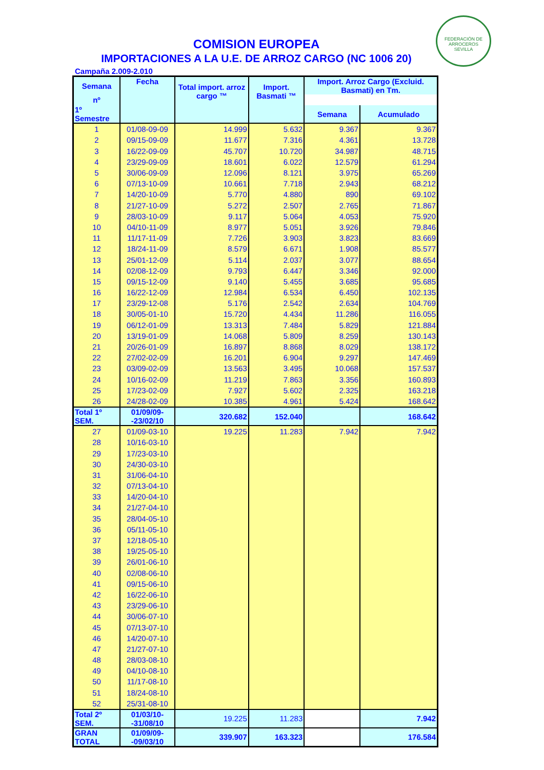FEDERACIÓN DE ARROCEROS
SEVILLA
COMISION EUROPEA
IMPORTACIONES A LA U.E. DE ARROZ CARGO (NC 1006 20)
Campaña 2.009-2.010
| Semana | Fecha | Total import. arroz cargo ™ | Import. Basmati ™ | Import. Arroz Cargo (Excluid. Basmati) en Tm. | |
| --- | --- | --- | --- | --- | --- |
| nº | | | | | |
| 1º Semestre | | | | Semana | Acumulado |
| 1 | 01/08-09-09 | 14.999 | 5.632 | 9.367 | 9.367 |
| 2 | 09/15-09-09 | 11.677 | 7.316 | 4.361 | 13.728 |
| 3 | 16/22-09-09 | 45.707 | 10.720 | 34.987 | 48.715 |
| 4 | 23/29-09-09 | 18.601 | 6.022 | 12.579 | 61.294 |
| 5 | 30/06-09-09 | 12.096 | 8.121 | 3.975 | 65.269 |
| 6 | 07/13-10-09 | 10.661 | 7.718 | 2.943 | 68.212 |
| 7 | 14/20-10-09 | 5.770 | 4.880 | 890 | 69.102 |
| 8 | 21/27-10-09 | 5.272 | 2.507 | 2.765 | 71.867 |
| 9 | 28/03-10-09 | 9.117 | 5.064 | 4.053 | 75.920 |
| 10 | 04/10-11-09 | 8.977 | 5.051 | 3.926 | 79.846 |
| 11 | 11/17-11-09 | 7.726 | 3.903 | 3.823 | 83.669 |
| 12 | 18/24-11-09 | 8.579 | 6.671 | 1.908 | 85.577 |
| 13 | 25/01-12-09 | 5.114 | 2.037 | 3.077 | 88.654 |
| 14 | 02/08-12-09 | 9.793 | 6.447 | 3.346 | 92.000 |
| 15 | 09/15-12-09 | 9.140 | 5.455 | 3.685 | 95.685 |
| 16 | 16/22-12-09 | 12.984 | 6.534 | 6.450 | 102.135 |
| 17 | 23/29-12-08 | 5.176 | 2.542 | 2.634 | 104.769 |
| 18 | 30/05-01-10 | 15.720 | 4.434 | 11.286 | 116.055 |
| 19 | 06/12-01-09 | 13.313 | 7.484 | 5.829 | 121.884 |
| 20 | 13/19-01-09 | 14.068 | 5.809 | 8.259 | 130.143 |
| 21 | 20/26-01-09 | 16.897 | 8.868 | 8.029 | 138.172 |
| 22 | 27/02-02-09 | 16.201 | 6.904 | 9.297 | 147.469 |
| 23 | 03/09-02-09 | 13.563 | 3.495 | 10.068 | 157.537 |
| 24 | 10/16-02-09 | 11.219 | 7.863 | 3.356 | 160.893 |
| 25 | 17/23-02-09 | 7.927 | 5.602 | 2.325 | 163.218 |
| 26 | 24/28-02-09 | 10.385 | 4.961 | 5.424 | 168.642 |
| Total 1º SEM. | 01/09/09--23/02/10 | 320.682 | 152.040 | | 168.642 |
| 27 | 01/09-03-10 | 19.225 | 11.283 | 7.942 | 7.942 |
| 28 | 10/16-03-10 | | | | |
| 29 | 17/23-03-10 | | | | |
| 30 | 24/30-03-10 | | | | |
| 31 | 31/06-04-10 | | | | |
| 32 | 07/13-04-10 | | | | |
| 33 | 14/20-04-10 | | | | |
| 34 | 21/27-04-10 | | | | |
| 35 | 28/04-05-10 | | | | |
| 36 | 05/11-05-10 | | | | |
| 37 | 12/18-05-10 | | | | |
| 38 | 19/25-05-10 | | | | |
| 39 | 26/01-06-10 | | | | |
| 40 | 02/08-06-10 | | | | |
| 41 | 09/15-06-10 | | | | |
| 42 | 16/22-06-10 | | | | |
| 43 | 23/29-06-10 | | | | |
| 44 | 30/06-07-10 | | | | |
| 45 | 07/13-07-10 | | | | |
| 46 | 14/20-07-10 | | | | |
| 47 | 21/27-07-10 | | | | |
| 48 | 28/03-08-10 | | | | |
| 49 | 04/10-08-10 | | | | |
| 50 | 11/17-08-10 | | | | |
| 51 | 18/24-08-10 | | | | |
| 52 | 25/31-08-10 | | | | |
| Total 2º SEM. | 01/03/10--31/08/10 | 19.225 | 11.283 | | 7.942 |
| GRAN TOTAL | 01/09/09--09/03/10 | 339.907 | 163.323 | | 176.584 |